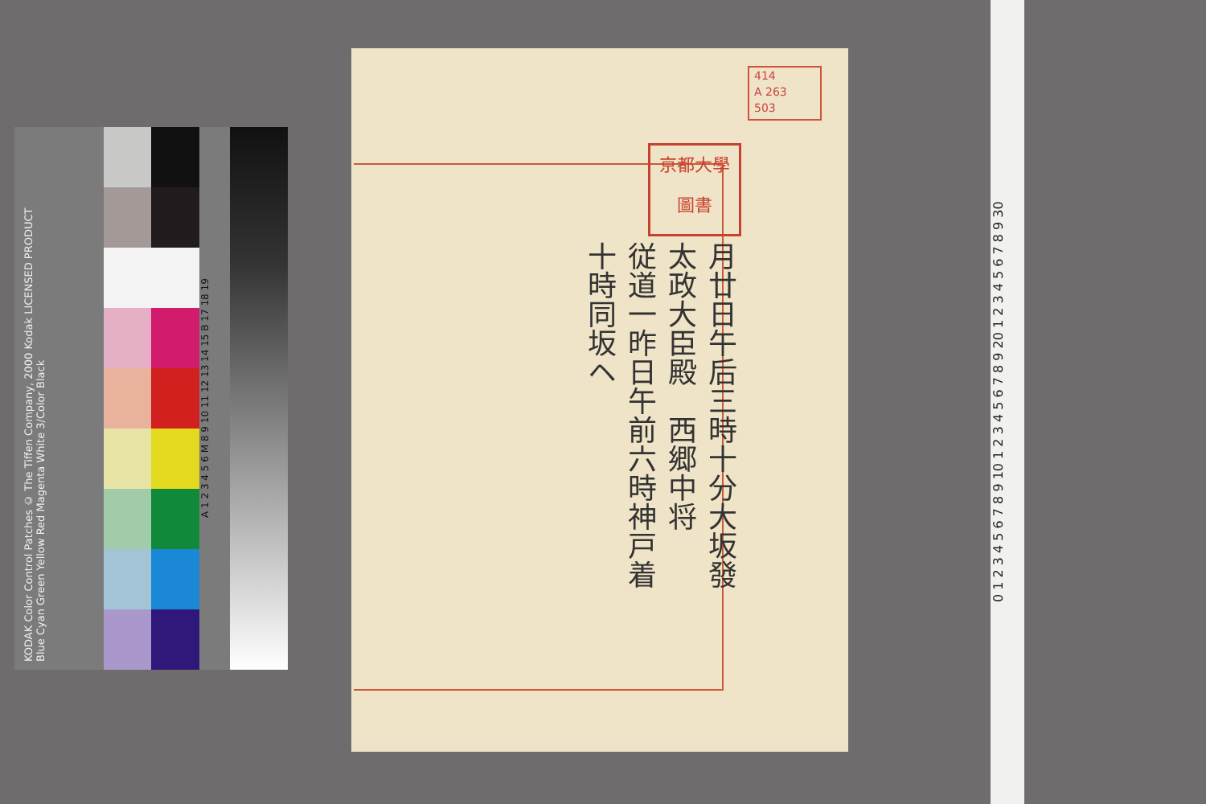KODAK Color Control Patches © The Tiffen Company, 2000 Kodak LICENSED PRODUCT
Blue Cyan Green Yellow Red Magenta White 3/Color Black
A 1 2 3 4 5 6 M 8 9 10 11 12 13 14 15 B 17 18 19
414
A 263
503
京都大學
圖書
月廿日午后三時十分大坂發
太政大臣殿　西郷中将
従道一昨日午前六時神戸着
十時同坂ヘ
0 1 2 3 4 5 6 7 8 9 10 1 2 3 4 5 6 7 8 9 20 1 2 3 4 5 6 7 8 9 30